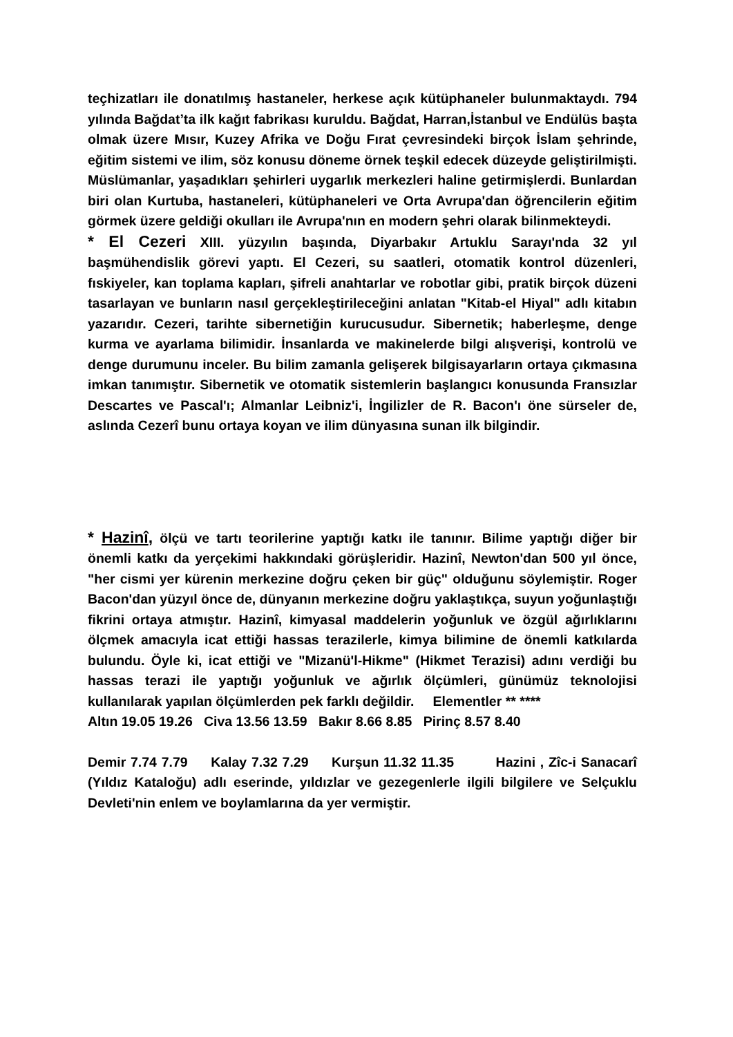teçhizatları ile donatılmış hastaneler, herkese açık kütüphaneler bulunmaktaydı. 794 yılında Bağdat’ta ilk kağıt fabrikası kuruldu. Bağdat, Harran,İstanbul ve Endülüs başta olmak üzere Mısır, Kuzey Afrika ve Doğu Fırat çevresindeki birçok İslam şehrinde, eğitim sistemi ve ilim, söz konusu döneme örnek teşkil edecek düzeyde geliştirilmişti. Müslümanlar, yaşadıkları şehirleri uygarlık merkezleri haline getirmişlerdi. Bunlardan biri olan Kurtuba, hastaneleri, kütüphaneleri ve Orta Avrupa'dan öğrencilerin eğitim görmek üzere geldiği okulları ile Avrupa'nın en modern şehri olarak bilinmekteydi.
* El Cezeri XIII. yüzyılın başında, Diyarbakır Artuklu Sarayı'nda 32 yıl başmühendislik görevi yaptı. El Cezeri, su saatleri, otomatik kontrol düzenleri, fıskiyeler, kan toplama kapları, şifreli anahtarlar ve robotlar gibi, pratik birçok düzeni tasarlayan ve bunların nasıl gerçekleştirileceğini anlatan "Kitab-el Hiyal" adlı kitabın yazarıdır. Cezeri, tarihte sibernetiğin kurucusudur. Sibernetik; haberleşme, denge kurma ve ayarlama bilimidir. İnsanlarda ve makinelerde bilgi alışverişi, kontrolü ve denge durumunu inceler. Bu bilim zamanla gelişerek bilgisayarların ortaya çıkmasına imkan tanımıştır. Sibernetik ve otomatik sistemlerin başlangıcı konusunda Fransızlar Descartes ve Pascal'ı; Almanlar Leibniz'i, İngilizler de R. Bacon'ı öne sürseler de, aslında Cezerî bunu ortaya koyan ve ilim dünyasına sunan ilk bilgindir.
* Hazinî, ölçü ve tartı teorilerine yaptığı katkı ile tanınır. Bilime yaptığı diğer bir önemli katkı da yerçekimi hakkındaki görüşleridir. Hazinî, Newton'dan 500 yıl önce, "her cismi yer kürenin merkezine doğru çeken bir güç" olduğunu söylemiştir. Roger Bacon'dan yüzyıl önce de, dünyanın merkezine doğru yaklaştıkça, suyun yoğunlaştığı fikrini ortaya atmıştır. Hazinî, kimyasal maddelerin yoğunluk ve özgül ağırlıklarını ölçmek amacıyla icat ettiği hassas terazilerle, kimya bilimine de önemli katkılarda bulundu. Öyle ki, icat ettiği ve "Mizanü'l-Hikme" (Hikmet Terazisi) adını verdiği bu hassas terazi ile yaptığı yoğunluk ve ağırlık ölçümleri, günümüz teknolojisi kullanılarak yapılan ölçümlerden pek farklı değildir. Elementler ** ****
Altın 19.05 19.26 Civa 13.56 13.59 Bakır 8.66 8.85 Pirinç 8.57 8.40
Demir 7.74 7.79 Kalay 7.32 7.29 Kurşun 11.32 11.35 Hazini , Zîc-i Sanacarî (Yıldız Kataloğu) adlı eserinde, yıldızlar ve gezegenlerle ilgili bilgilere ve Selçuklu Devleti'nin enlem ve boylamlarına da yer vermiştir.